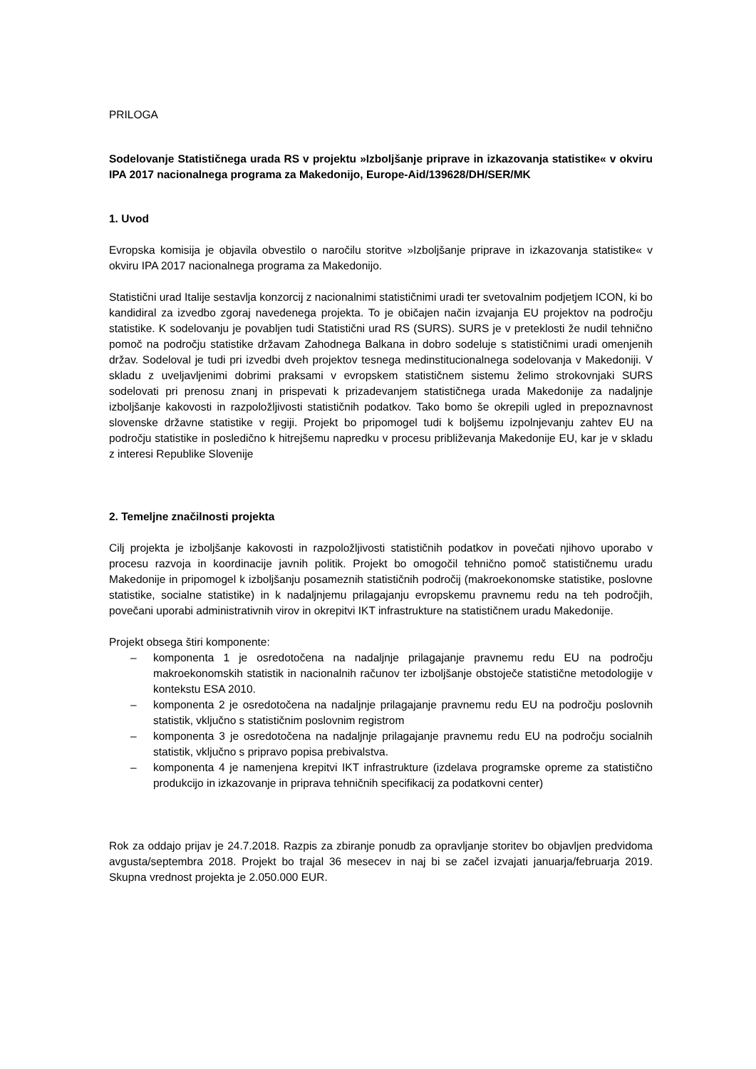PRILOGA
Sodelovanje Statističnega urada RS v projektu »Izboljšanje priprave in izkazovanja statistike« v okviru IPA 2017 nacionalnega programa za Makedonijo, Europe-Aid/139628/DH/SER/MK
1. Uvod
Evropska komisija je objavila obvestilo o naročilu storitve »Izboljšanje priprave in izkazovanja statistike« v okviru IPA 2017 nacionalnega programa za Makedonijo.
Statistični urad Italije sestavlja konzorcij z nacionalnimi statističnimi uradi ter svetovalnim podjetjem ICON, ki bo kandidiral za izvedbo zgoraj navedenega projekta. To je običajen način izvajanja EU projektov na področju statistike. K sodelovanju je povabljen tudi Statistični urad RS (SURS). SURS je v preteklosti že nudil tehnično pomoč na področju statistike državam Zahodnega Balkana in dobro sodeluje s statističnimi uradi omenjenih držav. Sodeloval je tudi pri izvedbi dveh projektov tesnega medinstitucionalnega sodelovanja v Makedoniji. V skladu z uveljavljenimi dobrimi praksami v evropskem statističnem sistemu želimo strokovnjaki SURS sodelovati pri prenosu znanj in prispevati k prizadevanjem statističnega urada Makedonije za nadaljnje izboljšanje kakovosti in razpoložljivosti statističnih podatkov. Tako bomo še okrepili ugled in prepoznavnost slovenske državne statistike v regiji. Projekt bo pripomogel tudi k boljšemu izpolnjevanju zahtev EU na področju statistike in posledično k hitrejšemu napredku v procesu približevanja Makedonije EU, kar je v skladu z interesi Republike Slovenije
2. Temeljne značilnosti projekta
Cilj projekta je izboljšanje kakovosti in razpoložljivosti statističnih podatkov in povečati njihovo uporabo v procesu razvoja in koordinacije javnih politik. Projekt bo omogočil tehnično pomoč statističnemu uradu Makedonije in pripomogel k izboljšanju posameznih statističnih področij (makroekonomske statistike, poslovne statistike, socialne statistike) in k nadaljnjemu prilagajanju evropskemu pravnemu redu na teh področjih, povečani uporabi administrativnih virov in okrepitvi IKT infrastrukture na statističnem uradu Makedonije.
Projekt obsega štiri komponente:
– komponenta 1 je osredotočena na nadaljnje prilagajanje pravnemu redu EU na področju makroekonomskih statistik in nacionalnih računov ter izboljšanje obstoječe statistične metodologije v kontekstu ESA 2010.
– komponenta 2 je osredotočena na nadaljnje prilagajanje pravnemu redu EU na področju poslovnih statistik, vključno s statističnim poslovnim registrom
– komponenta 3 je osredotočena na nadaljnje prilagajanje pravnemu redu EU na področju socialnih statistik, vključno s pripravo popisa prebivalstva.
– komponenta 4 je namenjena krepitvi IKT infrastrukture (izdelava programske opreme za statistično produkcijo in izkazovanje in priprava tehničnih specifikacij za podatkovni center)
Rok za oddajo prijav je 24.7.2018. Razpis za zbiranje ponudb za opravljanje storitev bo objavljen predvidoma avgusta/septembra 2018. Projekt bo trajal 36 mesecev in naj bi se začel izvajati januarja/februarja 2019. Skupna vrednost projekta je 2.050.000 EUR.